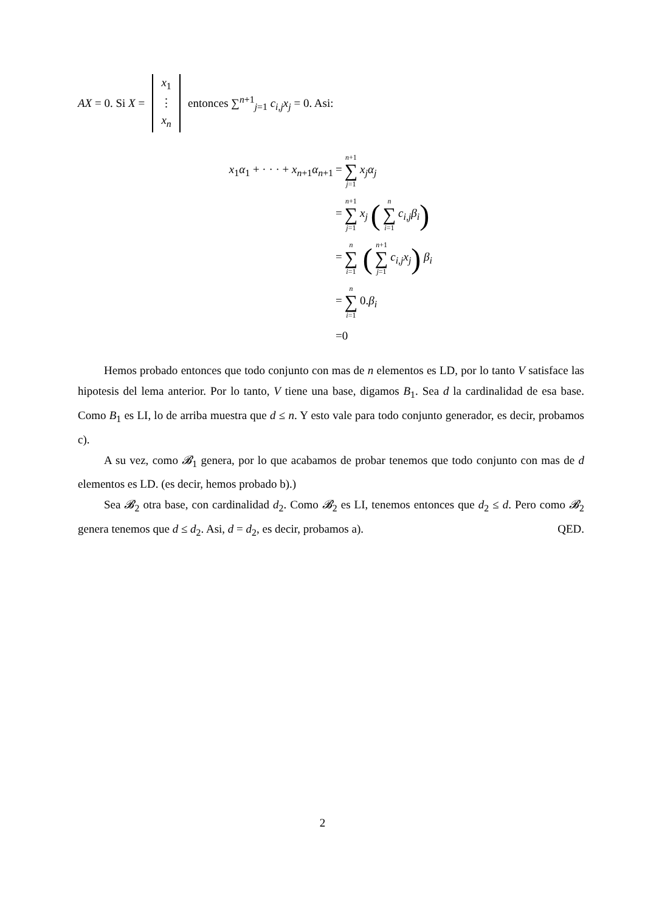AX = 0. Si X = x<sub>1</sub> ⋮ x<sub>n</sub> entonces ∑<sup>n+1</sup><sub>j=1</sub> c<sub>i,j</sub>x<sub>j</sub> = 0. Asi:
x<sub>1</sub>α<sub>1</sub> + · · · + x<sub>n+1</sub>α<sub>n+1</sub> = n+1 ∑ j=1 x<sub>j</sub>α<sub>j</sub>
= n+1 ∑ j=1 x<sub>j</sub> (n ∑ i=1 c<sub>i,j</sub>β<sub>i</sub>)
= n ∑ i=1 (n+1 ∑ j=1 c<sub>i,j</sub>x<sub>j</sub>) β<sub>i</sub>
= n ∑ i=1 0.β<sub>i</sub>
=0
Hemos probado entonces que todo conjunto con mas de n elementos es LD, por lo tanto V satisface las hipotesis del lema anterior. Por lo tanto, V tiene una base, digamos B<sub>1</sub>. Sea d la cardinalidad de esa base. Como B<sub>1</sub> es LI, lo de arriba muestra que d ≤ n. Y esto vale para todo conjunto generador, es decir, probamos c).
A su vez, como 𝓑<sub>1</sub> genera, por lo que acabamos de probar tenemos que todo conjunto con mas de d elementos es LD. (es decir, hemos probado b).)
Sea 𝓑<sub>2</sub> otra base, con cardinalidad d<sub>2</sub>. Como 𝓑<sub>2</sub> es LI, tenemos entonces que d<sub>2</sub> ≤ d. Pero como 𝓑<sub>2</sub> genera tenemos que d ≤ d<sub>2</sub>. Asi, d = d<sub>2</sub>, es decir, probamos a). QED.
2